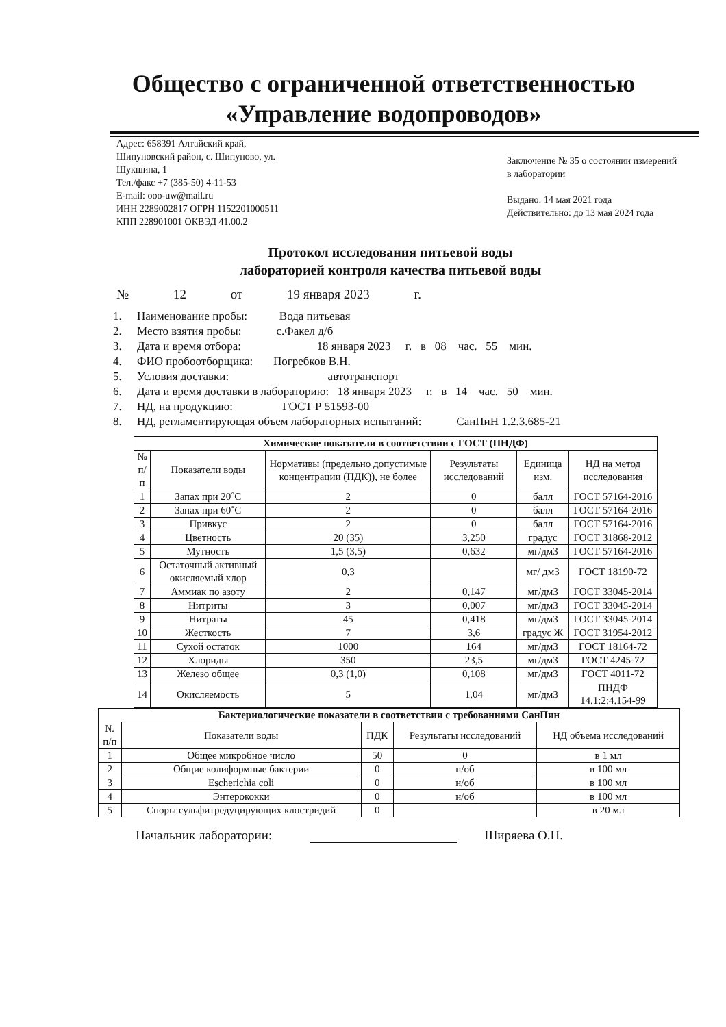Общество с ограниченной ответственностью
«Управление водопроводов»
Адрес: 658391 Алтайский край,
Шипуновский район, с. Шипуново, ул.
Шукшина, 1
Тел./факс +7 (385-50) 4-11-53
E-mail: ooo-uw@mail.ru
ИНН 2289002817 ОГРН 1152201000511
КПП 228901001 ОКВЭД 41.00.2
Заключение № 35 о состоянии измерений в лаборатории
Выдано: 14 мая 2021 года
Действительно: до 13 мая 2024 года
Протокол исследования питьевой воды
лабораторией контроля качества питьевой воды
№ 12 от 19 января 2023 г.
1. Наименование пробы: Вода питьевая
2. Место взятия пробы: с.Факел д/б
3. Дата и время отбора: 18 января 2023 г. в 08 час. 55 мин.
4. ФИО пробоотборщика: Погребков В.Н.
5. Условия доставки: автотранспорт
6. Дата и время доставки в лабораторию: 18 января 2023 г. в 14 час. 50 мин.
7. НД, на продукцию: ГОСТ Р 51593-00
8. НД, регламентирующая объем лабораторных испытаний: СанПиН 1.2.3.685-21
| Химические показатели в соответствии с ГОСТ (ПНДФ) | | | | | |
| --- | --- | --- | --- | --- | --- |
| № п/п | Показатели воды | Нормативы (предельно допустимые концентрации (ПДК)), не более | Результаты исследований | Единица изм. | НД на метод исследования |
| 1 | Запах при 20˚С | 2 | 0 | балл | ГОСТ 57164-2016 |
| 2 | Запах при 60˚С | 2 | 0 | балл | ГОСТ 57164-2016 |
| 3 | Привкус | 2 | 0 | балл | ГОСТ 57164-2016 |
| 4 | Цветность | 20 (35) | 3,250 | градус | ГОСТ 31868-2012 |
| 5 | Мутность | 1,5 (3,5) | 0,632 | мг/дм3 | ГОСТ 57164-2016 |
| 6 | Остаточный активный окисляемый хлор | 0,3 | | мг/ дм3 | ГОСТ 18190-72 |
| 7 | Аммиак по азоту | 2 | 0,147 | мг/дм3 | ГОСТ 33045-2014 |
| 8 | Нитриты | 3 | 0,007 | мг/дм3 | ГОСТ 33045-2014 |
| 9 | Нитраты | 45 | 0,418 | мг/дм3 | ГОСТ 33045-2014 |
| 10 | Жесткость | 7 | 3,6 | градус Ж | ГОСТ 31954-2012 |
| 11 | Сухой остаток | 1000 | 164 | мг/дм3 | ГОСТ 18164-72 |
| 12 | Хлориды | 350 | 23,5 | мг/дм3 | ГОСТ 4245-72 |
| 13 | Железо общее | 0,3 (1,0) | 0,108 | мг/дм3 | ГОСТ 4011-72 |
| 14 | Окисляемость | 5 | 1,04 | мг/дм3 | ПНДФ 14.1:2:4.154-99 |
| Бактериологические показатели в соответствии с требованиями СанПин | | | | |
| --- | --- | --- | --- | --- |
| № п/п | Показатели воды | ПДК | Результаты исследований | НД объема исследований |
| 1 | Общее микробное число | 50 | 0 | в 1 мл |
| 2 | Общие колиформные бактерии | 0 | н/об | в 100 мл |
| 3 | Escherichia coli | 0 | н/об | в 100 мл |
| 4 | Энтерококки | 0 | н/об | в 100 мл |
| 5 | Споры сульфитредуцирующих клостридий | 0 | | в 20 мл |
Начальник лаборатории: Ширяева О.Н.